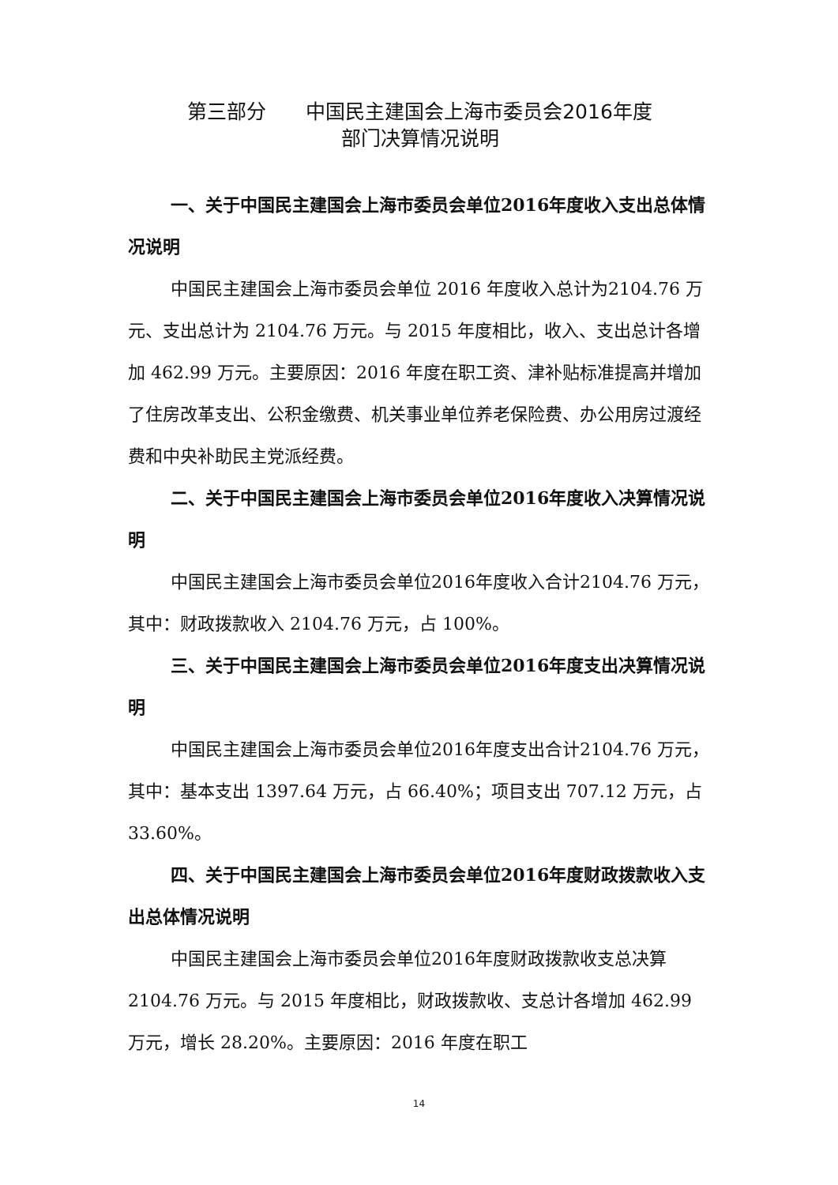第三部分　　中国民主建国会上海市委员会2016年度
部门决算情况说明
一、关于中国民主建国会上海市委员会单位2016年度收入支出总体情况说明
中国民主建国会上海市委员会单位 2016 年度收入总计为2104.76 万元、支出总计为 2104.76 万元。与 2015 年度相比，收入、支出总计各增加 462.99 万元。主要原因：2016 年度在职工资、津补贴标准提高并增加了住房改革支出、公积金缴费、机关事业单位养老保险费、办公用房过渡经费和中央补助民主党派经费。
二、关于中国民主建国会上海市委员会单位2016年度收入决算情况说明
中国民主建国会上海市委员会单位2016年度收入合计2104.76 万元，其中：财政拨款收入 2104.76 万元，占 100%。
三、关于中国民主建国会上海市委员会单位2016年度支出决算情况说明
中国民主建国会上海市委员会单位2016年度支出合计2104.76 万元，其中：基本支出 1397.64 万元，占 66.40%；项目支出 707.12 万元，占 33.60%。
四、关于中国民主建国会上海市委员会单位2016年度财政拨款收入支出总体情况说明
中国民主建国会上海市委员会单位2016年度财政拨款收支总决算 2104.76 万元。与 2015 年度相比，财政拨款收、支总计各增加 462.99 万元，增长 28.20%。主要原因：2016 年度在职工
14